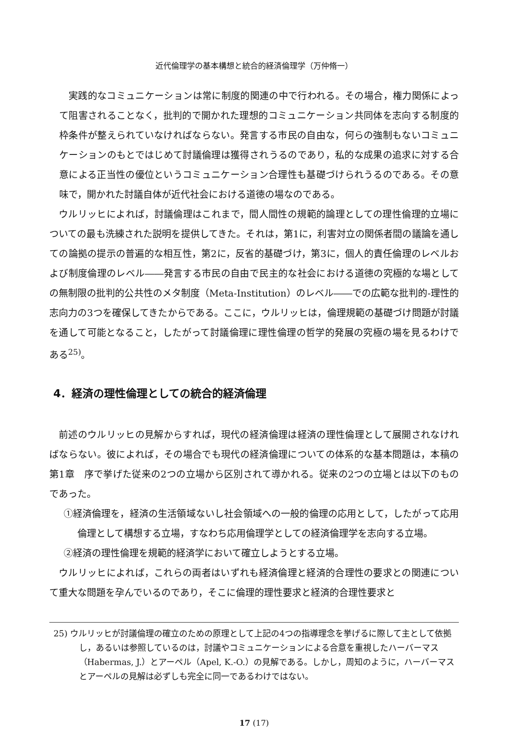近代倫理学の基本構想と統合的経済倫理学（万仲脩一）
実践的なコミュニケーションは常に制度的関連の中で行われる。その場合，権力関係によって阻害されることなく，批判的で開かれた理想的コミュニケーション共同体を志向する制度的枠条件が整えられていなければならない。発言する市民の自由な，何らの強制もないコミュニケーションのもとではじめて討議倫理は獲得されうるのであり，私的な成果の追求に対する合意による正当性の優位というコミュニケーション合理性も基礎づけられうるのである。その意味で，開かれた討議自体が近代社会における道徳の場なのである。
ウルリッヒによれば，討議倫理はこれまで，間人間性の規範的論理としての理性倫理的立場についての最も洗練された説明を提供してきた。それは，第1に，利害対立の関係者間の議論を通しての論拠の提示の普遍的な相互性，第2に，反省的基礎づけ，第3に，個人的責任倫理のレベルおよび制度倫理のレベル――発言する市民の自由で民主的な社会における道徳の究極的な場としての無制限の批判的公共性のメタ制度（Meta-Institution）のレベル――での広範な批判的-理性的志向力の3つを確保してきたからである。ここに，ウルリッヒは，倫理規範の基礎づけ問題が討議を通して可能となること，したがって討議倫理に理性倫理の哲学的発展の究極の場を見るわけである<sup>25)</sup>。
4．経済の理性倫理としての統合的経済倫理
前述のウルリッヒの見解からすれば，現代の経済倫理は経済の理性倫理として展開されなければならない。彼によれば，その場合でも現代の経済倫理についての体系的な基本問題は，本稿の第1章　序で挙げた従来の2つの立場から区別されて導かれる。従来の2つの立場とは以下のものであった。
①経済倫理を，経済の生活領域ないし社会領域への一般的倫理の応用として，したがって応用倫理として構想する立場，すなわち応用倫理学としての経済倫理学を志向する立場。
②経済の理性倫理を規範的経済学において確立しようとする立場。
ウルリッヒによれば，これらの両者はいずれも経済倫理と経済的合理性の要求との関連について重大な問題を孕んでいるのであり，そこに倫理的理性要求と経済的合理性要求と
25) ウルリッヒが討議倫理の確立のための原理として上記の4つの指導理念を挙げるに際して主として依拠し，あるいは参照しているのは，討議やコミュニケーションによる合意を重視したハーバーマス（Habermas, J.）とアーペル（Apel, K.-O.）の見解である。しかし，周知のように，ハーバーマスとアーペルの見解は必ずしも完全に同一であるわけではない。
17 (17)